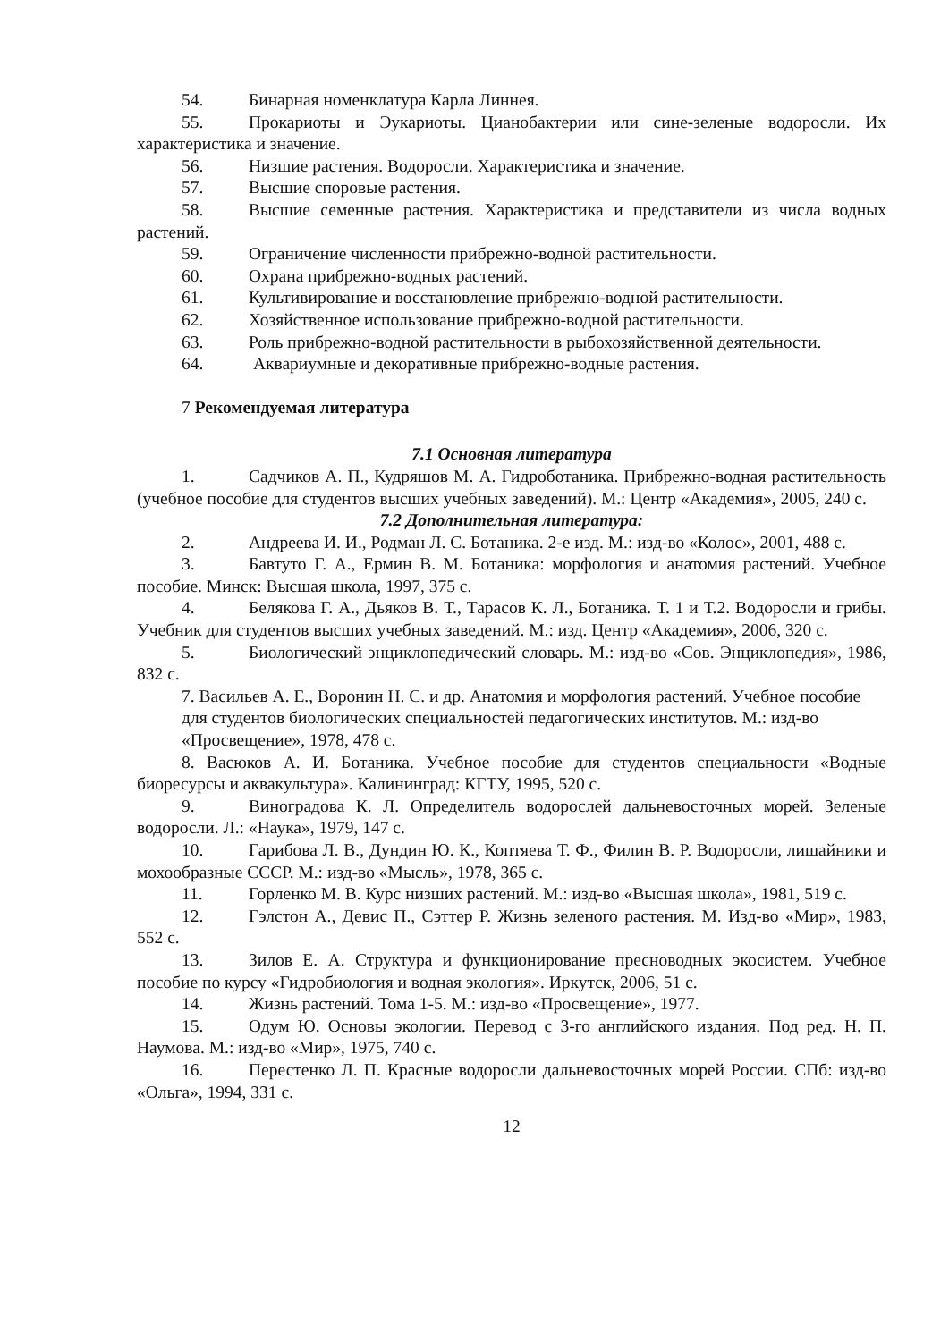54. Бинарная номенклатура Карла Линнея.
55. Прокариоты и Эукариоты. Цианобактерии или сине-зеленые водоросли. Их характеристика и значение.
56. Низшие растения. Водоросли. Характеристика и значение.
57. Высшие споровые растения.
58. Высшие семенные растения. Характеристика и представители из числа водных растений.
59. Ограничение численности прибрежно-водной растительности.
60. Охрана прибрежно-водных растений.
61. Культивирование и восстановление прибрежно-водной растительности.
62. Хозяйственное использование прибрежно-водной растительности.
63. Роль прибрежно-водной растительности в рыбохозяйственной деятельности.
64. Аквариумные и декоративные прибрежно-водные растения.
7 Рекомендуемая литература
7.1 Основная литература
1. Садчиков А. П., Кудряшов М. А. Гидроботаника. Прибрежно-водная растительность (учебное пособие для студентов высших учебных заведений). М.: Центр «Академия», 2005, 240 с.
7.2 Дополнительная литература:
2. Андреева И. И., Родман Л. С. Ботаника. 2-е изд. М.: изд-во «Колос», 2001, 488 с.
3. Бавтуто Г. А., Ермин В. М. Ботаника: морфология и анатомия растений. Учебное пособие. Минск: Высшая школа, 1997, 375 с.
4. Белякова Г. А., Дьяков В. Т., Тарасов К. Л., Ботаника. Т. 1 и Т.2. Водоросли и грибы. Учебник для студентов высших учебных заведений. М.: изд. Центр «Академия», 2006, 320 с.
5. Биологический энциклопедический словарь. М.: изд-во «Сов. Энциклопедия», 1986, 832 с.
7. Васильев А. Е., Воронин Н. С. и др. Анатомия и морфология растений. Учебное пособие для студентов биологических специальностей педагогических институтов. М.: изд-во «Просвещение», 1978, 478 с.
8. Васюков А. И. Ботаника. Учебное пособие для студентов специальности «Водные биоресурсы и аквакультура». Калининград: КГТУ, 1995, 520 с.
9. Виноградова К. Л. Определитель водорослей дальневосточных морей. Зеленые водоросли. Л.: «Наука», 1979, 147 с.
10. Гарибова Л. В., Дундин Ю. К., Коптяева Т. Ф., Филин В. Р. Водоросли, лишайники и мохообразные СССР. М.: изд-во «Мысль», 1978, 365 с.
11. Горленко М. В. Курс низших растений. М.: изд-во «Высшая школа», 1981, 519 с.
12. Гэлстон А., Девис П., Сэттер Р. Жизнь зеленого растения. М. Изд-во «Мир», 1983, 552 с.
13. Зилов Е. А. Структура и функционирование пресноводных экосистем. Учебное пособие по курсу «Гидробиология и водная экология». Иркутск, 2006, 51 с.
14. Жизнь растений. Тома 1-5. М.: изд-во «Просвещение», 1977.
15. Одум Ю. Основы экологии. Перевод с 3-го английского издания. Под ред. Н. П. Наумова. М.: изд-во «Мир», 1975, 740 с.
16. Перестенко Л. П. Красные водоросли дальневосточных морей России. СПб: изд-во «Ольга», 1994, 331 с.
12